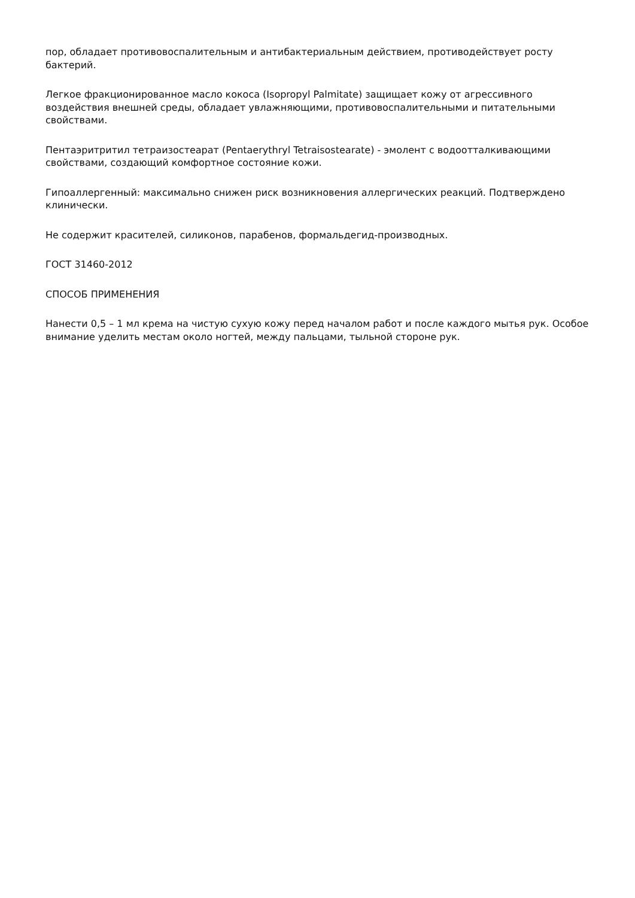пор, обладает противовоспалительным и антибактериальным действием, противодействует росту бактерий.
Легкое фракционированное масло кокоса (Isopropyl Palmitate) защищает кожу от агрессивного воздействия внешней среды, обладает увлажняющими, противовоспалительными и питательными свойствами.
Пентаэритритил тетраизостеарат (Pentaerythryl Tetraisostearate) - эмолент с водоотталкивающими свойствами, создающий комфортное состояние кожи.
Гипоаллергенный: максимально снижен риск возникновения аллергических реакций. Подтверждено клинически.
Не содержит красителей, силиконов, парабенов, формальдегид-производных.
ГОСТ 31460-2012
СПОСОБ ПРИМЕНЕНИЯ
Нанести 0,5 – 1 мл крема на чистую сухую кожу перед началом работ и после каждого мытья рук. Особое внимание уделить местам около ногтей, между пальцами, тыльной стороне рук.